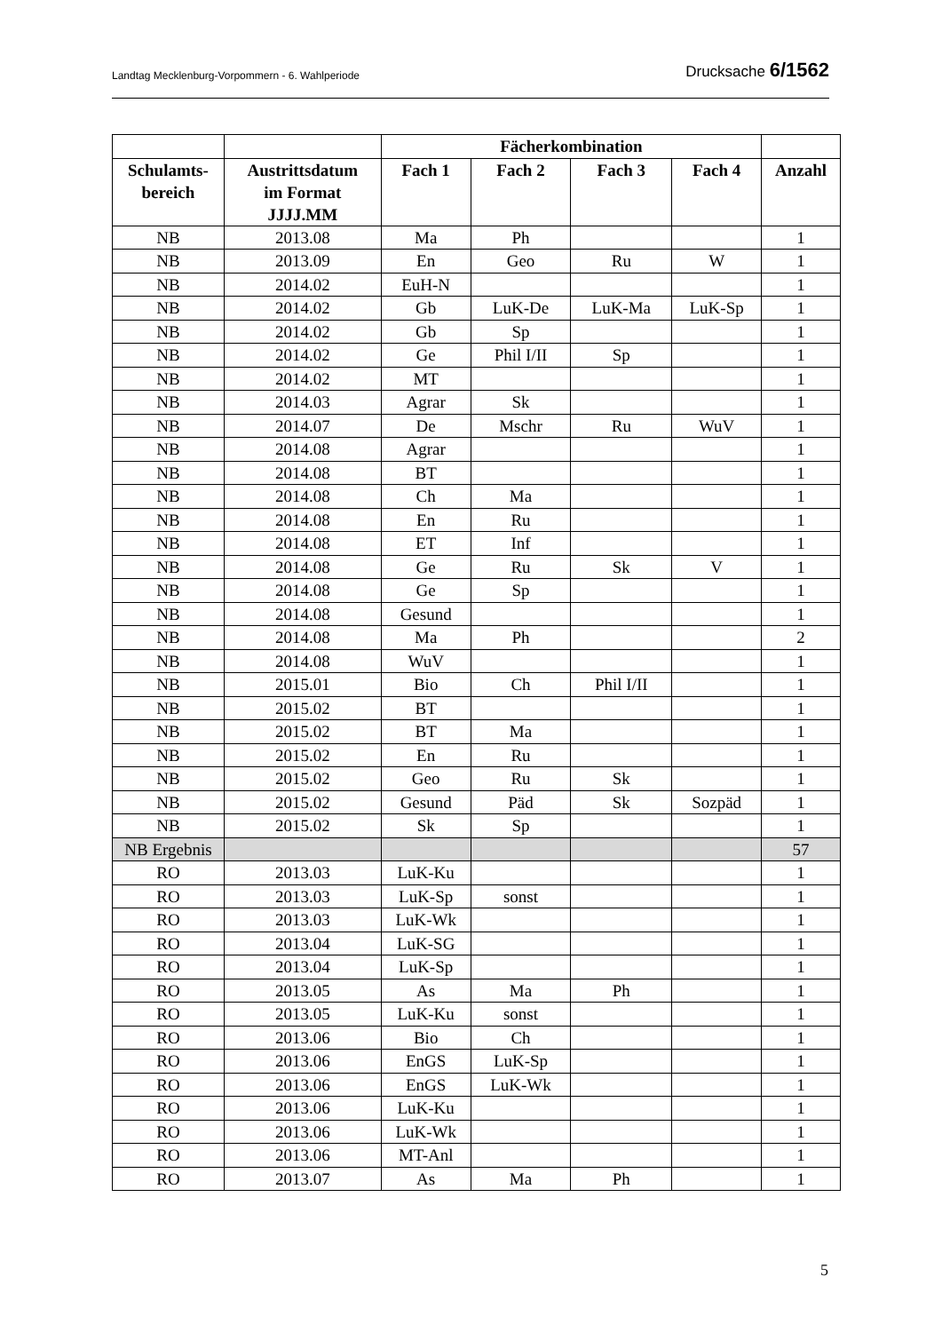Landtag Mecklenburg-Vorpommern - 6. Wahlperiode Drucksache 6/1562
| | | Fächerkombination | | | | |
| --- | --- | --- | --- | --- | --- | --- |
| Schulamts- bereich | Austrittsdatum im Format JJJJ.MM | Fach 1 | Fach 2 | Fach 3 | Fach 4 | Anzahl |
| NB | 2013.08 | Ma | Ph | | | 1 |
| NB | 2013.09 | En | Geo | Ru | W | 1 |
| NB | 2014.02 | EuH-N | | | | 1 |
| NB | 2014.02 | Gb | LuK-De | LuK-Ma | LuK-Sp | 1 |
| NB | 2014.02 | Gb | Sp | | | 1 |
| NB | 2014.02 | Ge | Phil I/II | Sp | | 1 |
| NB | 2014.02 | MT | | | | 1 |
| NB | 2014.03 | Agrar | Sk | | | 1 |
| NB | 2014.07 | De | Mschr | Ru | WuV | 1 |
| NB | 2014.08 | Agrar | | | | 1 |
| NB | 2014.08 | BT | | | | 1 |
| NB | 2014.08 | Ch | Ma | | | 1 |
| NB | 2014.08 | En | Ru | | | 1 |
| NB | 2014.08 | ET | Inf | | | 1 |
| NB | 2014.08 | Ge | Ru | Sk | V | 1 |
| NB | 2014.08 | Ge | Sp | | | 1 |
| NB | 2014.08 | Gesund | | | | 1 |
| NB | 2014.08 | Ma | Ph | | | 2 |
| NB | 2014.08 | WuV | | | | 1 |
| NB | 2015.01 | Bio | Ch | Phil I/II | | 1 |
| NB | 2015.02 | BT | | | | 1 |
| NB | 2015.02 | BT | Ma | | | 1 |
| NB | 2015.02 | En | Ru | | | 1 |
| NB | 2015.02 | Geo | Ru | Sk | | 1 |
| NB | 2015.02 | Gesund | Päd | Sk | Sozpäd | 1 |
| NB | 2015.02 | Sk | Sp | | | 1 |
| NB Ergebnis | | | | | | 57 |
| RO | 2013.03 | LuK-Ku | | | | 1 |
| RO | 2013.03 | LuK-Sp | sonst | | | 1 |
| RO | 2013.03 | LuK-Wk | | | | 1 |
| RO | 2013.04 | LuK-SG | | | | 1 |
| RO | 2013.04 | LuK-Sp | | | | 1 |
| RO | 2013.05 | As | Ma | Ph | | 1 |
| RO | 2013.05 | LuK-Ku | sonst | | | 1 |
| RO | 2013.06 | Bio | Ch | | | 1 |
| RO | 2013.06 | EnGS | LuK-Sp | | | 1 |
| RO | 2013.06 | EnGS | LuK-Wk | | | 1 |
| RO | 2013.06 | LuK-Ku | | | | 1 |
| RO | 2013.06 | LuK-Wk | | | | 1 |
| RO | 2013.06 | MT-Anl | | | | 1 |
| RO | 2013.07 | As | Ma | Ph | | 1 |
5